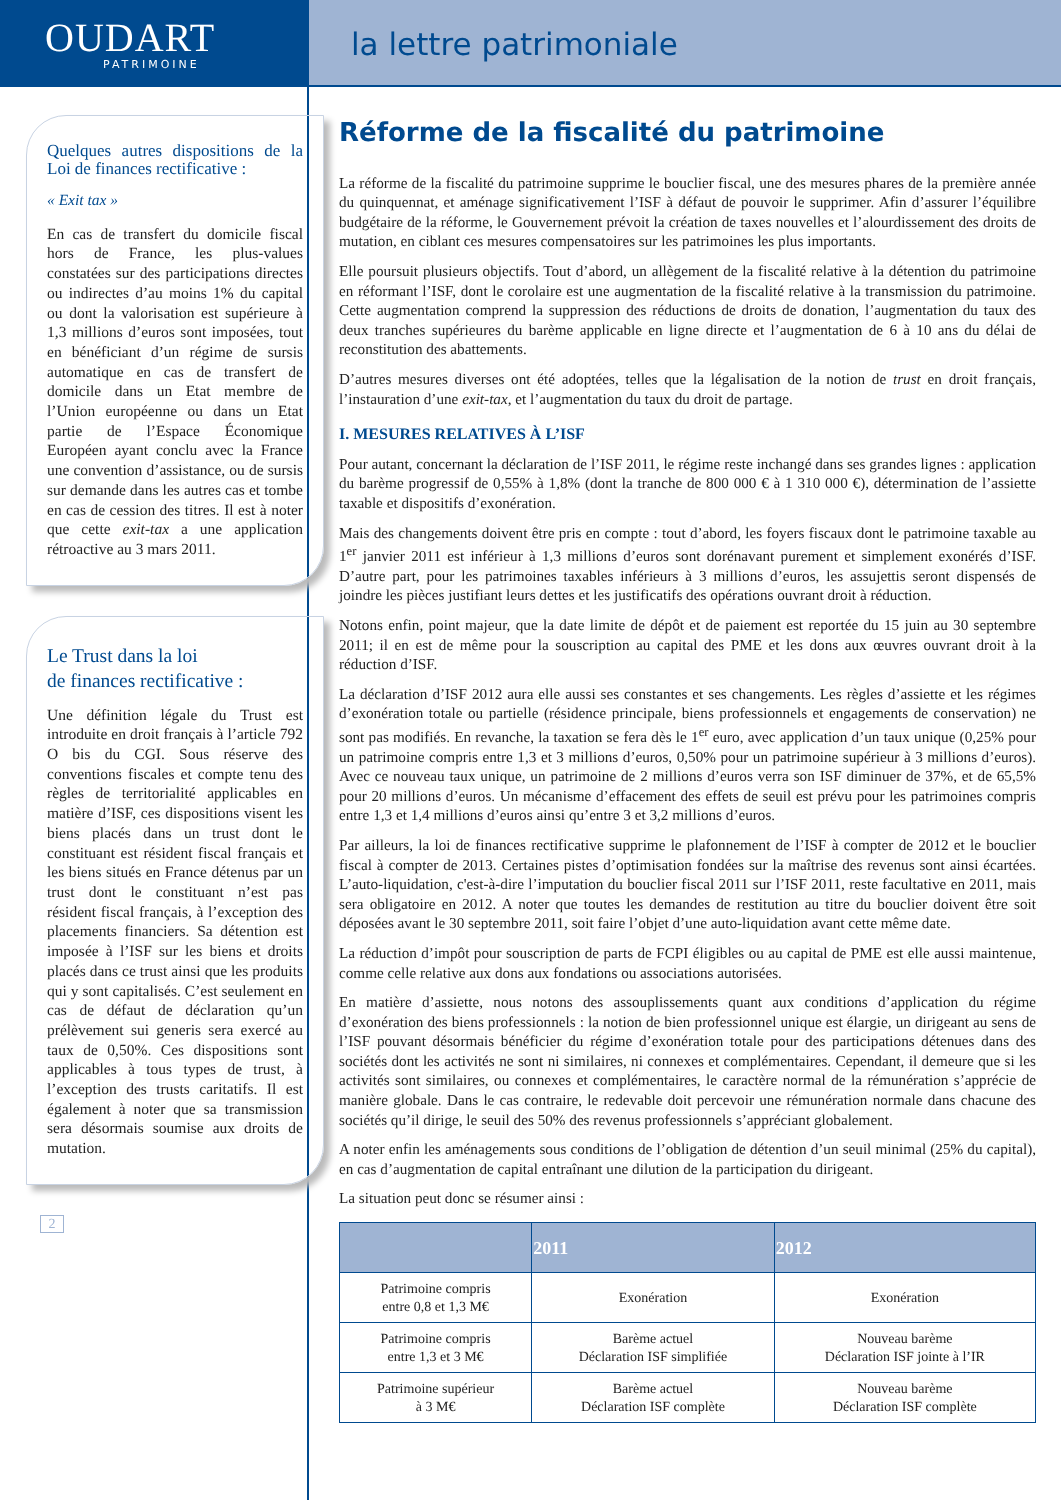OUDART
PATRIMOINE
la lettre patrimoniale
Quelques autres dispositions de la Loi de finances rectificative :
« Exit tax »
En cas de transfert du domicile fiscal hors de France, les plus-values constatées sur des participations directes ou indirectes d’au moins 1% du capital ou dont la valorisation est supérieure à 1,3 millions d’euros sont imposées, tout en bénéficiant d’un régime de sursis automatique en cas de transfert de domicile dans un Etat membre de l’Union européenne ou dans un Etat partie de l’Espace Économique Européen ayant conclu avec la France une convention d’assistance, ou de sursis sur demande dans les autres cas et tombe en cas de cession des titres. Il est à noter que cette exit-tax a une application rétroactive au 3 mars 2011.
Le Trust dans la loi
de finances rectificative :
Une définition légale du Trust est introduite en droit français à l’article 792 O bis du CGI. Sous réserve des conventions fiscales et compte tenu des règles de territorialité applicables en matière d’ISF, ces dispositions visent les biens placés dans un trust dont le constituant est résident fiscal français et les biens situés en France détenus par un trust dont le constituant n’est pas résident fiscal français, à l’exception des placements financiers. Sa détention est imposée à l’ISF sur les biens et droits placés dans ce trust ainsi que les produits qui y sont capitalisés. C’est seulement en cas de défaut de déclaration qu’un prélèvement sui generis sera exercé au taux de 0,50%. Ces dispositions sont applicables à tous types de trust, à l’exception des trusts caritatifs. Il est également à noter que sa transmission sera désormais soumise aux droits de mutation.
2
Réforme de la fiscalité du patrimoine
La réforme de la fiscalité du patrimoine supprime le bouclier fiscal, une des mesures phares de la première année du quinquennat, et aménage significativement l’ISF à défaut de pouvoir le supprimer. Afin d’assurer l’équilibre budgétaire de la réforme, le Gouvernement prévoit la création de taxes nouvelles et l’alourdissement des droits de mutation, en ciblant ces mesures compensatoires sur les patrimoines les plus importants.
Elle poursuit plusieurs objectifs. Tout d’abord, un allègement de la fiscalité relative à la détention du patrimoine en réformant l’ISF, dont le corolaire est une augmentation de la fiscalité relative à la transmission du patrimoine. Cette augmentation comprend la suppression des réductions de droits de donation, l’augmentation du taux des deux tranches supérieures du barème applicable en ligne directe et l’augmentation de 6 à 10 ans du délai de reconstitution des abattements.
D’autres mesures diverses ont été adoptées, telles que la légalisation de la notion de trust en droit français, l’instauration d’une exit-tax, et l’augmentation du taux du droit de partage.
I. MESURES RELATIVES À L’ISF
Pour autant, concernant la déclaration de l’ISF 2011, le régime reste inchangé dans ses grandes lignes : application du barème progressif de 0,55% à 1,8% (dont la tranche de 800 000 € à 1 310 000 €), détermination de l’assiette taxable et dispositifs d’exonération.
Mais des changements doivent être pris en compte : tout d’abord, les foyers fiscaux dont le patrimoine taxable au 1<sup>er</sup> janvier 2011 est inférieur à 1,3 millions d’euros sont dorénavant purement et simplement exonérés d’ISF. D’autre part, pour les patrimoines taxables inférieurs à 3 millions d’euros, les assujettis seront dispensés de joindre les pièces justifiant leurs dettes et les justificatifs des opérations ouvrant droit à réduction.
Notons enfin, point majeur, que la date limite de dépôt et de paiement est reportée du 15 juin au 30 septembre 2011; il en est de même pour la souscription au capital des PME et les dons aux œuvres ouvrant droit à la réduction d’ISF.
La déclaration d’ISF 2012 aura elle aussi ses constantes et ses changements. Les règles d’assiette et les régimes d’exonération totale ou partielle (résidence principale, biens professionnels et engagements de conservation) ne sont pas modifiés. En revanche, la taxation se fera dès le 1<sup>er</sup> euro, avec application d’un taux unique (0,25% pour un patrimoine compris entre 1,3 et 3 millions d’euros, 0,50% pour un patrimoine supérieur à 3 millions d’euros). Avec ce nouveau taux unique, un patrimoine de 2 millions d’euros verra son ISF diminuer de 37%, et de 65,5% pour 20 millions d’euros. Un mécanisme d’effacement des effets de seuil est prévu pour les patrimoines compris entre 1,3 et 1,4 millions d’euros ainsi qu’entre 3 et 3,2 millions d’euros.
Par ailleurs, la loi de finances rectificative supprime le plafonnement de l’ISF à compter de 2012 et le bouclier fiscal à compter de 2013. Certaines pistes d’optimisation fondées sur la maîtrise des revenus sont ainsi écartées. L’auto-liquidation, c'est-à-dire l’imputation du bouclier fiscal 2011 sur l’ISF 2011, reste facultative en 2011, mais sera obligatoire en 2012. A noter que toutes les demandes de restitution au titre du bouclier doivent être soit déposées avant le 30 septembre 2011, soit faire l’objet d’une auto-liquidation avant cette même date.
La réduction d’impôt pour souscription de parts de FCPI éligibles ou au capital de PME est elle aussi maintenue, comme celle relative aux dons aux fondations ou associations autorisées.
En matière d’assiette, nous notons des assouplissements quant aux conditions d’application du régime d’exonération des biens professionnels : la notion de bien professionnel unique est élargie, un dirigeant au sens de l’ISF pouvant désormais bénéficier du régime d’exonération totale pour des participations détenues dans des sociétés dont les activités ne sont ni similaires, ni connexes et complémentaires. Cependant, il demeure que si les activités sont similaires, ou connexes et complémentaires, le caractère normal de la rémunération s’apprécie de manière globale. Dans le cas contraire, le redevable doit percevoir une rémunération normale dans chacune des sociétés qu’il dirige, le seuil des 50% des revenus professionnels s’appréciant globalement.
A noter enfin les aménagements sous conditions de l’obligation de détention d’un seuil minimal (25% du capital), en cas d’augmentation de capital entraînant une dilution de la participation du dirigeant.
La situation peut donc se résumer ainsi :
| | 2011 | 2012 |
| --- | --- | --- |
| Patrimoine compris entre 0,8 et 1,3 M€ | Exonération | Exonération |
| Patrimoine compris entre 1,3 et 3 M€ | Barème actuel Déclaration ISF simplifiée | Nouveau barème Déclaration ISF jointe à l’IR |
| Patrimoine supérieur à 3 M€ | Barème actuel Déclaration ISF complète | Nouveau barème Déclaration ISF complète |